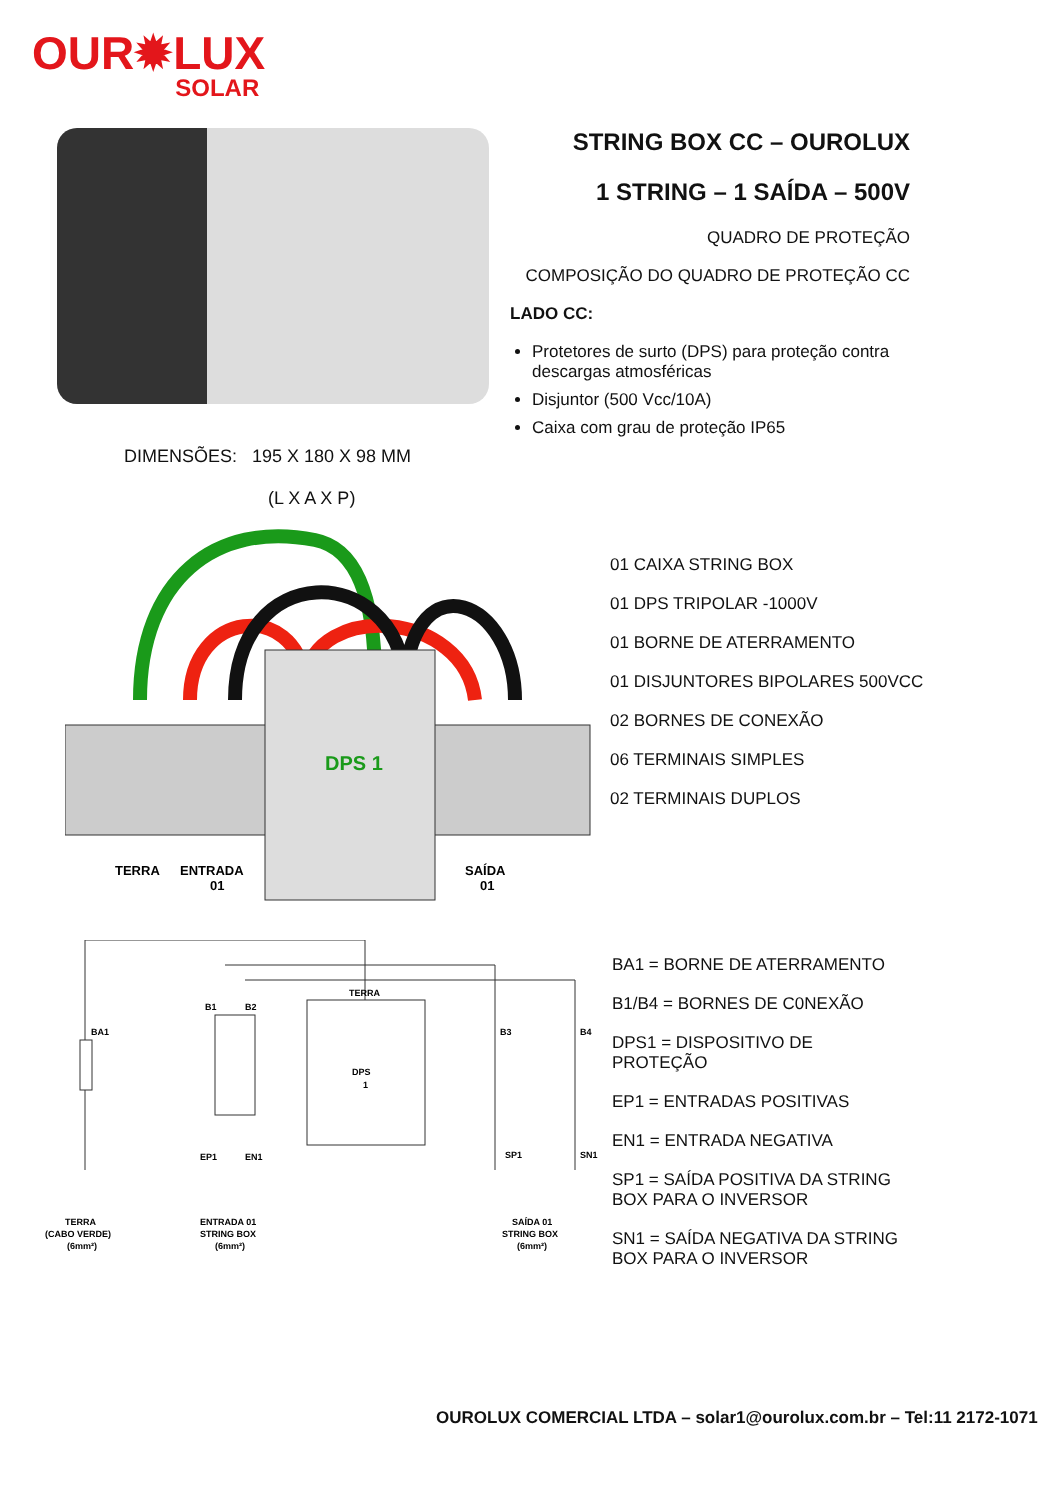OUR✹LUX
SOLAR
STRING BOX CC – OUROLUX
1 STRING – 1 SAÍDA – 500V
QUADRO DE PROTEÇÃO
COMPOSIÇÃO DO QUADRO DE PROTEÇÃO CC
LADO CC:
Protetores de surto (DPS) para proteção contra descargas atmosféricas
Disjuntor (500 Vcc/10A)
Caixa com grau de proteção IP65
DIMENSÕES: 195 X 180 X 98 MM
(L X A X P)
DPS 1
TERRA
ENTRADA
01
SAÍDA
01
01 CAIXA STRING BOX
01 DPS TRIPOLAR -1000V
01 BORNE DE ATERRAMENTO
01 DISJUNTORES BIPOLARES 500VCC
02 BORNES DE CONEXÃO
06 TERMINAIS SIMPLES
02 TERMINAIS DUPLOS
DPS
1
BA1
B1
B2
B3
B4
TERRA
EP1
EN1
SP1
SN1
TERRA
(CABO VERDE)
(6mm²)
ENTRADA 01
STRING BOX
(6mm²)
SAÍDA 01
STRING BOX
(6mm²)
BA1 = BORNE DE ATERRAMENTO
B1/B4 = BORNES DE C0NEXÃO
DPS1 = DISPOSITIVO DE PROTEÇÃO
EP1 = ENTRADAS POSITIVAS
EN1 = ENTRADA NEGATIVA
SP1 = SAÍDA POSITIVA DA STRING BOX PARA O INVERSOR
SN1 = SAÍDA NEGATIVA DA STRING BOX PARA O INVERSOR
OUROLUX COMERCIAL LTDA – solar1@ourolux.com.br – Tel:11 2172-1071